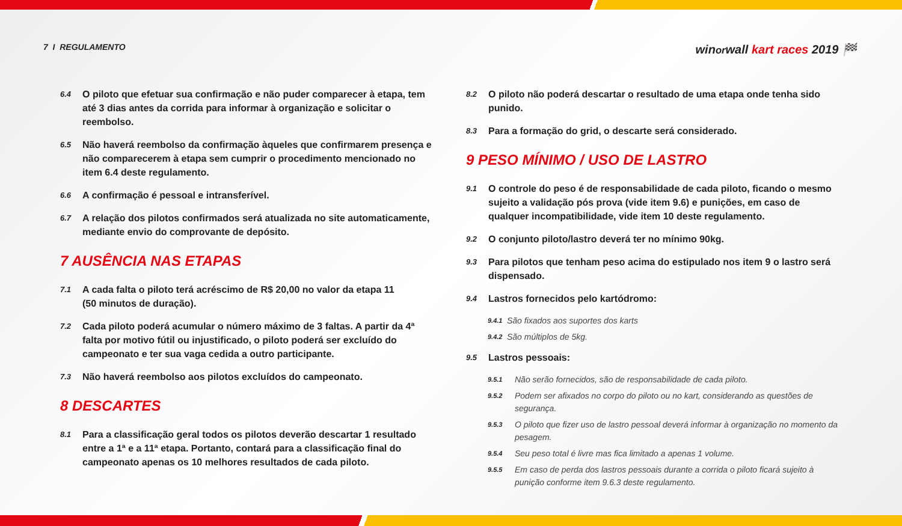7 I REGULAMENTO
winorwall kart races 2019 🏁
6.4 O piloto que efetuar sua confirmação e não puder comparecer à etapa, tem até 3 dias antes da corrida para informar à organização e solicitar o reembolso.
6.5 Não haverá reembolso da confirmação àqueles que confirmarem presença e não comparecerem à etapa sem cumprir o procedimento mencionado no item 6.4 deste regulamento.
6.6 A confirmação é pessoal e intransferível.
6.7 A relação dos pilotos confirmados será atualizada no site automaticamente, mediante envio do comprovante de depósito.
7 AUSÊNCIA NAS ETAPAS
7.1 A cada falta o piloto terá acréscimo de R$ 20,00 no valor da etapa 11
(50 minutos de duração).
7.2 Cada piloto poderá acumular o número máximo de 3 faltas. A partir da 4ª falta por motivo fútil ou injustificado, o piloto poderá ser excluído do campeonato e ter sua vaga cedida a outro participante.
7.3 Não haverá reembolso aos pilotos excluídos do campeonato.
8 DESCARTES
8.1 Para a classificação geral todos os pilotos deverão descartar 1 resultado entre a 1ª e a 11ª etapa. Portanto, contará para a classificação final do campeonato apenas os 10 melhores resultados de cada piloto.
8.2 O piloto não poderá descartar o resultado de uma etapa onde tenha sido punido.
8.3 Para a formação do grid, o descarte será considerado.
9 PESO MÍNIMO / USO DE LASTRO
9.1 O controle do peso é de responsabilidade de cada piloto, ficando o mesmo sujeito a validação pós prova (vide item 9.6) e punições, em caso de qualquer incompatibilidade, vide item 10 deste regulamento.
9.2 O conjunto piloto/lastro deverá ter no mínimo 90kg.
9.3 Para pilotos que tenham peso acima do estipulado nos item 9 o lastro será dispensado.
9.4 Lastros fornecidos pelo kartódromo:
9.4.1 São fixados aos suportes dos karts
9.4.2 São múltiplos de 5kg.
9.5 Lastros pessoais:
9.5.1 Não serão fornecidos, são de responsabilidade de cada piloto.
9.5.2 Podem ser afixados no corpo do piloto ou no kart, considerando as questões de segurança.
9.5.3 O piloto que fizer uso de lastro pessoal deverá informar à organização no momento da pesagem.
9.5.4 Seu peso total é livre mas fica limitado a apenas 1 volume.
9.5.5 Em caso de perda dos lastros pessoais durante a corrida o piloto ficará sujeito à punição conforme item 9.6.3 deste regulamento.